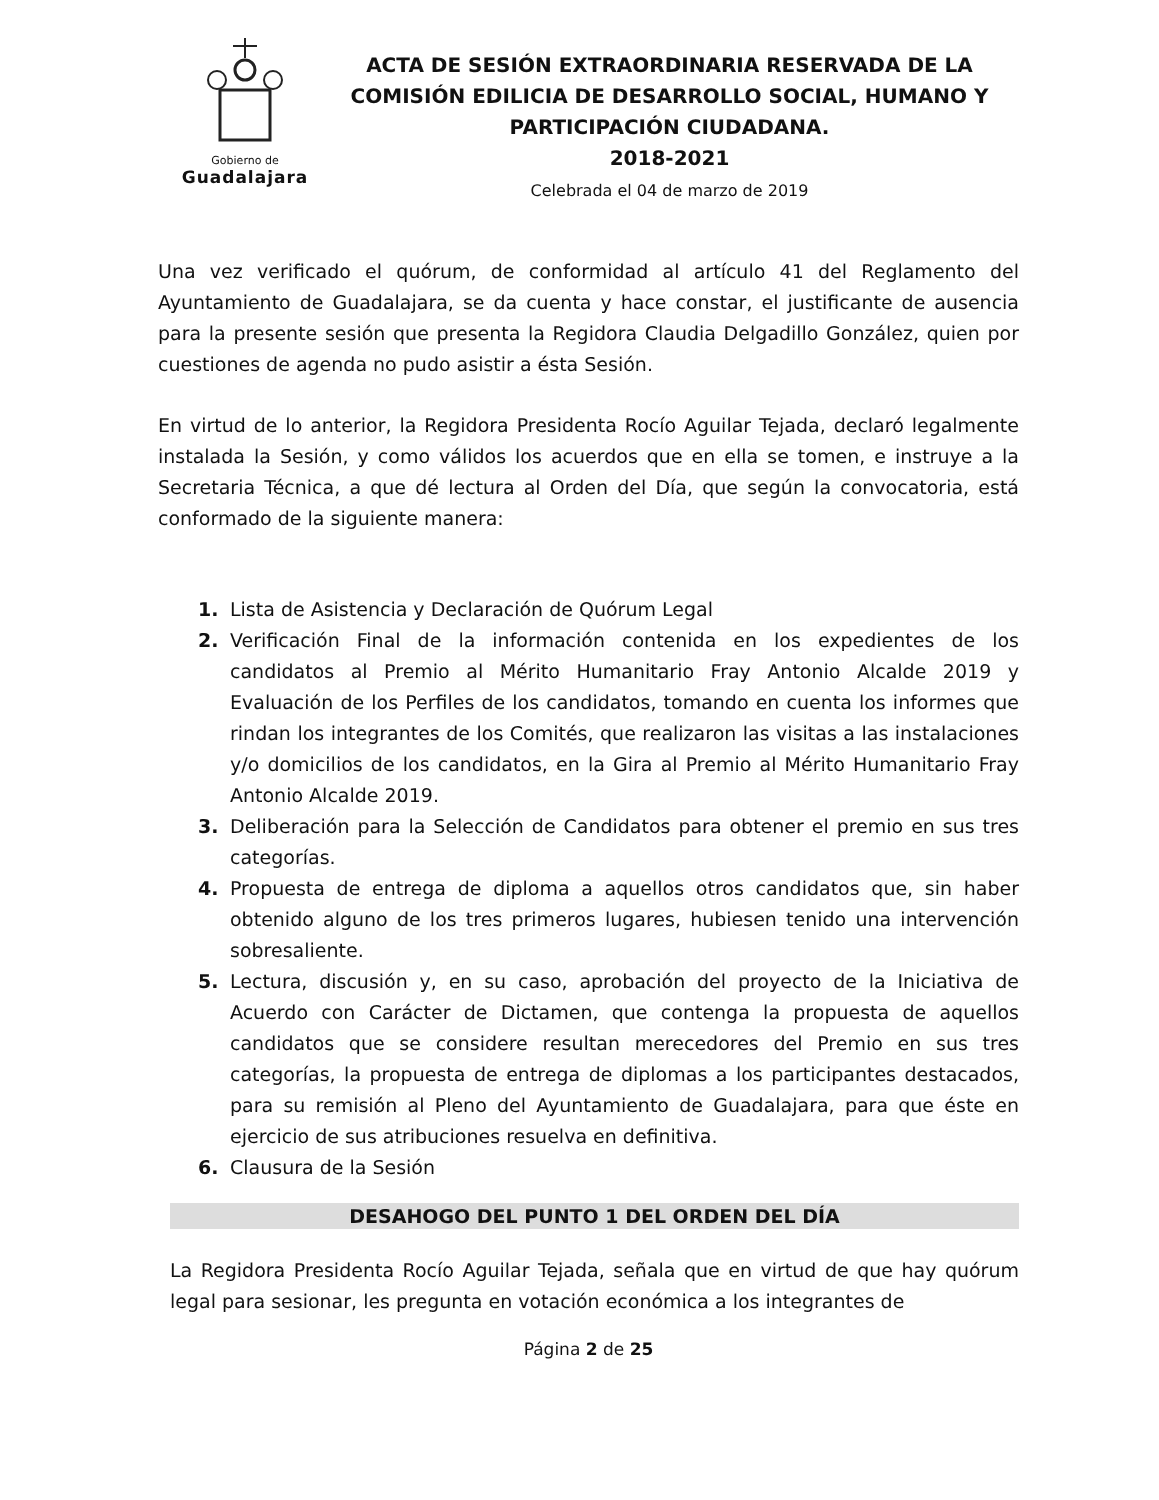Gobierno de
Guadalajara
ACTA DE SESIÓN EXTRAORDINARIA RESERVADA DE LA COMISIÓN EDILICIA DE DESARROLLO SOCIAL, HUMANO Y PARTICIPACIÓN CIUDADANA.
2018-2021
Celebrada el 04 de marzo de 2019
Una vez verificado el quórum, de conformidad al artículo 41 del Reglamento del Ayuntamiento de Guadalajara, se da cuenta y hace constar, el justificante de ausencia para la presente sesión que presenta la Regidora Claudia Delgadillo González, quien por cuestiones de agenda no pudo asistir a ésta Sesión.
En virtud de lo anterior, la Regidora Presidenta Rocío Aguilar Tejada, declaró legalmente instalada la Sesión, y como válidos los acuerdos que en ella se tomen, e instruye a la Secretaria Técnica, a que dé lectura al Orden del Día, que según la convocatoria, está conformado de la siguiente manera:
1. Lista de Asistencia y Declaración de Quórum Legal
2. Verificación Final de la información contenida en los expedientes de los candidatos al Premio al Mérito Humanitario Fray Antonio Alcalde 2019 y Evaluación de los Perfiles de los candidatos, tomando en cuenta los informes que rindan los integrantes de los Comités, que realizaron las visitas a las instalaciones y/o domicilios de los candidatos, en la Gira al Premio al Mérito Humanitario Fray Antonio Alcalde 2019.
3. Deliberación para la Selección de Candidatos para obtener el premio en sus tres categorías.
4. Propuesta de entrega de diploma a aquellos otros candidatos que, sin haber obtenido alguno de los tres primeros lugares, hubiesen tenido una intervención sobresaliente.
5. Lectura, discusión y, en su caso, aprobación del proyecto de la Iniciativa de Acuerdo con Carácter de Dictamen, que contenga la propuesta de aquellos candidatos que se considere resultan merecedores del Premio en sus tres categorías, la propuesta de entrega de diplomas a los participantes destacados, para su remisión al Pleno del Ayuntamiento de Guadalajara, para que éste en ejercicio de sus atribuciones resuelva en definitiva.
6. Clausura de la Sesión
DESAHOGO DEL PUNTO 1 DEL ORDEN DEL DÍA
La Regidora Presidenta Rocío Aguilar Tejada, señala que en virtud de que hay quórum legal para sesionar, les pregunta en votación económica a los integrantes de
Página 2 de 25